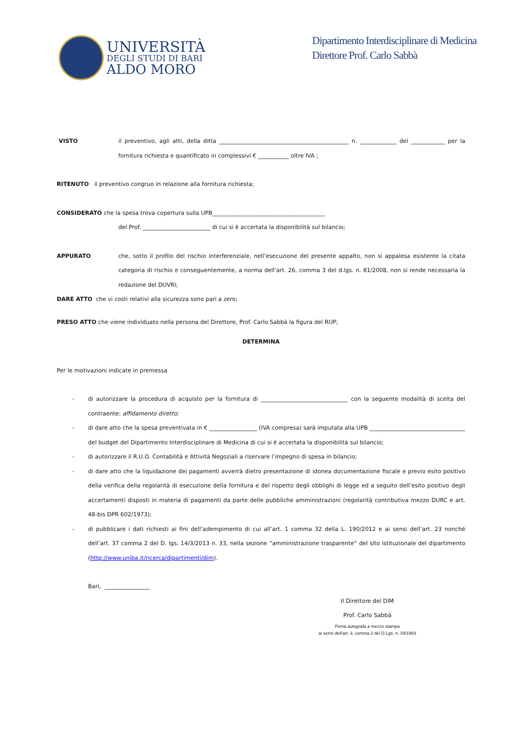UNIVERSITÀ
DEGLI STUDI DI BARI
ALDO MORO
Dipartimento Interdisciplinare di Medicina
Direttore Prof. Carlo Sabbà
VISTO il preventivo, agli atti, della ditta ______________________________________________ n. _____________ del ____________ per la fornitura richiesta e quantificato in complessivi € ___________ oltre IVA ;
RITENUTO il preventivo congruo in relazione alla fornitura richiesta;
CONSIDERATO che la spesa trova copertura sulla UPB________________________________________
del Prof. ________________________ di cui si è accertata la disponibilità sul bilancio;
APPURATO che, sotto il profilo del rischio interferenziale, nell’esecuzione del presente appalto, non si appalesa esistente la citata categoria di rischio e conseguentemente, a norma dell’art. 26, comma 3 del d.lgs. n. 81/2008, non si rende necessaria la redazione del DUVRI;
DARE ATTO che vi costi relativi alla sicurezza sono pari a zero;
PRESO ATTO che viene individuato nella persona del Direttore, Prof. Carlo Sabbà la figura del RUP;
DETERMINA
Per le motivazioni indicate in premessa
- di autorizzare la procedura di acquisto per la fornitura di _______________________________ con la seguente modalità di scelta del contraente: affidamento diretto;
- di dare atto che la spesa preventivata in € _________________ (IVA compresa) sarà imputata alla UPB __________________________________ del budget del Dipartimento Interdisciplinare di Medicina di cui si è accertata la disponibilità sul bilancio;
- di autorizzare il R.U.O. Contabilità e Attività Negoziali a riservare l’impegno di spesa in bilancio;
- di dare atto che la liquidazione dei pagamenti avverrà dietro presentazione di idonea documentazione fiscale e previo esito positivo della verifica della regolarità di esecuzione della fornitura e del rispetto degli obblighi di legge ed a seguito dell’esito positivo degli accertamenti disposti in materia di pagamenti da parte delle pubbliche amministrazioni (regolarità contributiva mezzo DURC e art. 48-bis DPR 602/1973);
- di pubblicare i dati richiesti ai fini dell’adempimento di cui all’art. 1 comma 32 della L. 190/2012 e ai sensi dell’art. 23 nonché dell’art. 37 comma 2 del D. lgs. 14/3/2013 n. 33, nella sezione “amministrazione trasparente” del sito istituzionale del dipartimento (http://www.uniba.it/ricerca/dipartimenti/dim).
Bari, ________________
Il Direttore del DIM
Prof. Carlo Sabbà
Firma autografa a mezzo stampa
ai sensi dell'art. 3, comma 2 del D.Lgs. n. 39/1993